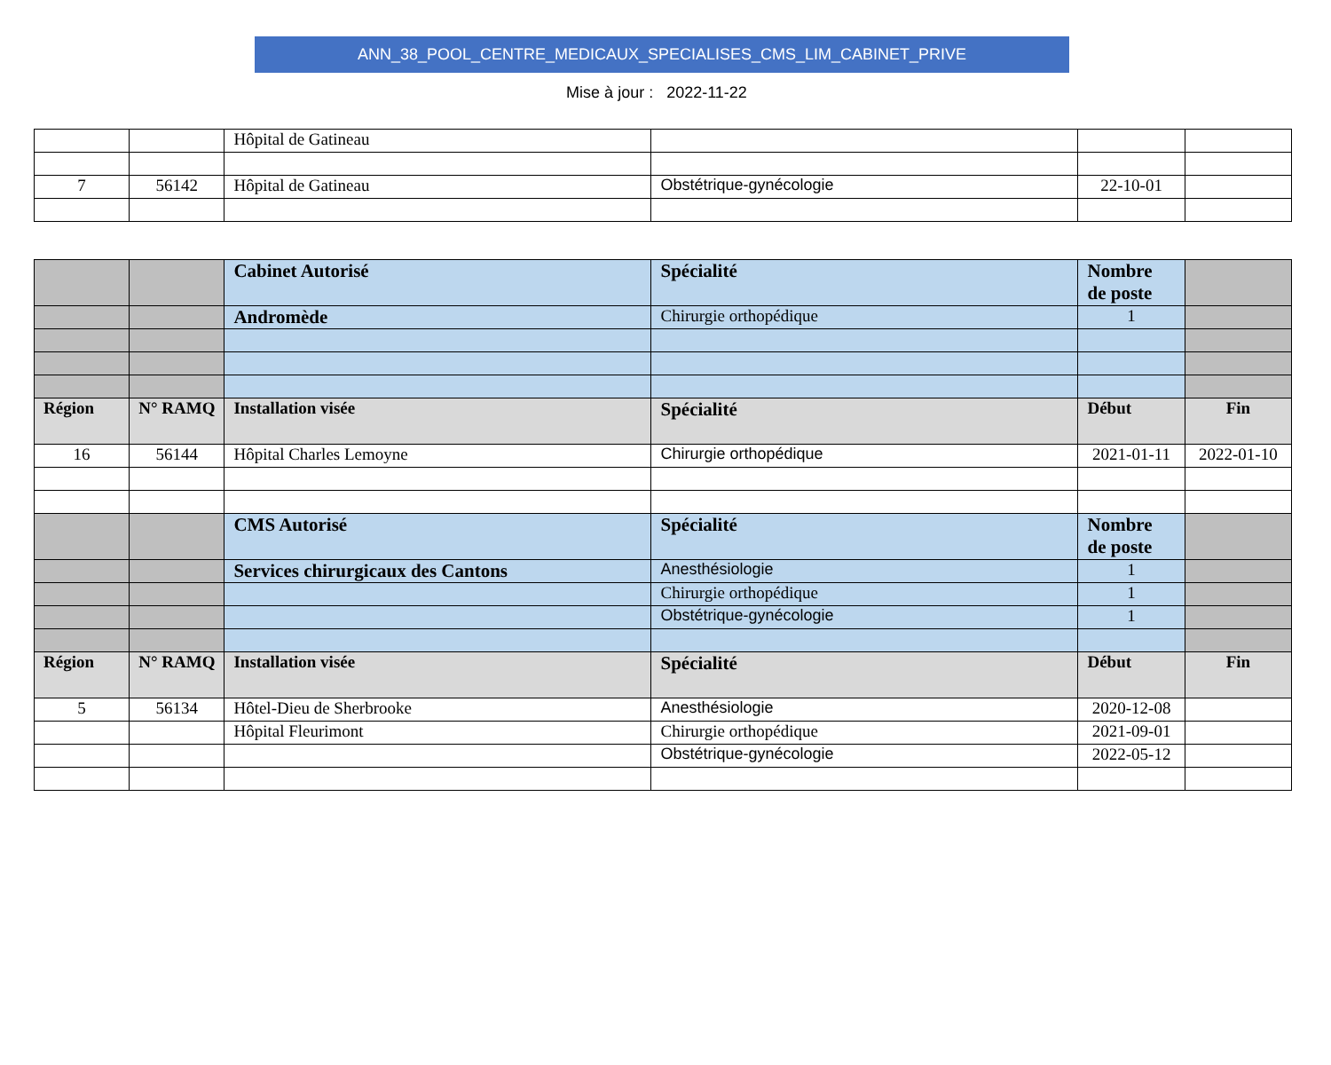ANN_38_POOL_CENTRE_MEDICAUX_SPECIALISES_CMS_LIM_CABINET_PRIVE
Mise à jour : 2022-11-22
| | | Hôpital de Gatineau | | | |
| 7 | 56142 | Hôpital de Gatineau | Obstétrique-gynécologie | 22-10-01 | |
| | | Cabinet Autorisé | Spécialité | Nombre de poste | |
| | | Andromède | Chirurgie orthopédique | 1 | |
| Région | N° RAMQ | Installation visée | Spécialité | Début | Fin |
| 16 | 56144 | Hôpital Charles Lemoyne | Chirurgie orthopédique | 2021-01-11 | 2022-01-10 |
| | | CMS Autorisé | Spécialité | Nombre de poste | |
| | | Services chirurgicaux des Cantons | Anesthésiologie | 1 | |
| | | | Chirurgie orthopédique | 1 | |
| | | | Obstétrique-gynécologie | 1 | |
| Région | N° RAMQ | Installation visée | Spécialité | Début | Fin |
| 5 | 56134 | Hôtel-Dieu de Sherbrooke | Anesthésiologie | 2020-12-08 | |
| | | Hôpital Fleurimont | Chirurgie orthopédique | 2021-09-01 | |
| | | | Obstétrique-gynécologie | 2022-05-12 | |